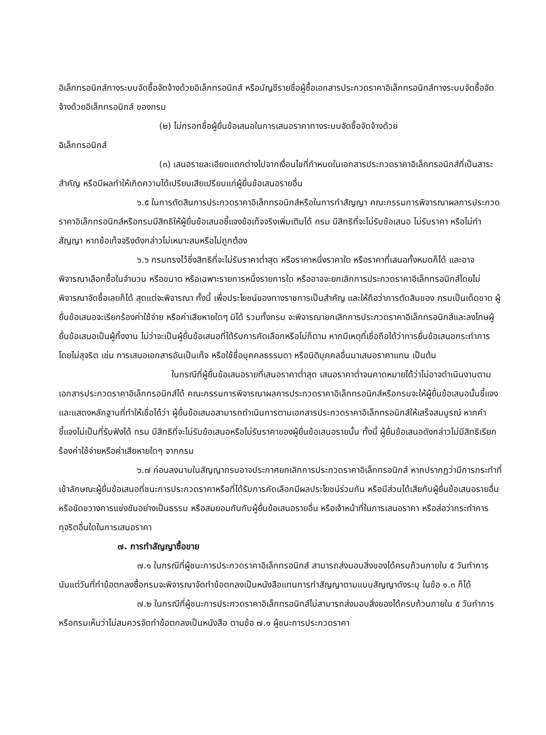อิเล็กทรอนิกส์ทางระบบจัดซื้อจัดจ้างด้วยอิเล็กทรอนิกส์ หรือบัญชีรายชื่อผู้ซื้อเอกสารประกวดราคาอิเล็กทรอนิกส์ทางระบบจัดซื้อจัดจ้างด้วยอิเล็กทรอนิกส์ ของกรม
(๒) ไม่กรอกชื่อผู้ยื่นข้อเสนอในการเสนอราคาทางระบบจัดซื้อจัดจ้างด้วย
อิเล็กทรอนิกส์
(๓) เสนอรายละเอียดแตกต่างไปจากเงื่อนไขที่กำหนดในเอกสารประกวดราคาอิเล็กทรอนิกส์ที่เป็นสาระสำคัญ หรือมีผลทำให้เกิดความได้เปรียบเสียเปรียบแก่ผู้ยื่นข้อเสนอรายอื่น
๖.๕ ในการตัดสินการประกวดราคาอิเล็กทรอนิกส์หรือในการทำสัญญา คณะกรรมการพิจารณาผลการประกวดราคาอิเล็กทรอนิกส์หรือกรมมีสิทธิให้ผู้ยื่นข้อเสนอชี้แจงข้อเท็จจริงเพิ่มเติมได้ กรม มีสิทธิที่จะไม่รับข้อเสนอ ไม่รับราคา หรือไม่ทำสัญญา หากข้อเท็จจริงดังกล่าวไม่เหมาะสมหรือไม่ถูกต้อง
๖.๖ กรมทรงไว้ซึ่งสิทธิที่จะไม่รับราคาต่ำสุด หรือราคาหนึ่งราคาใด หรือราคาที่เสนอทั้งหมดก็ได้ และอาจพิจารณาเลือกซื้อในจำนวน หรือขนาด หรือเฉพาะรายการหนึ่งรายการใด หรืออาจจะยกเลิกการประกวดราคาอิเล็กทรอนิกส์โดยไม่พิจารณาจัดซื้อเลยก็ได้ สุดแต่จะพิจารณา ทั้งนี้ เพื่อประโยชน์ของทางราชการเป็นสำคัญ และให้ถือว่าการตัดสินของ กรมเป็นเด็ดขาด ผู้ยื่นข้อเสนอจะเรียกร้องค่าใช้จ่าย หรือค่าเสียหายใดๆ มิได้ รวมทั้งกรม จะพิจารณายกเลิกการประกวดราคาอิเล็กทรอนิกส์และลงโทษผู้ยื่นข้อเสนอเป็นผู้ทิ้งงาน ไม่ว่าจะเป็นผู้ยื่นข้อเสนอที่ได้รับการคัดเลือกหรือไม่ก็ตาม หากมีเหตุที่เชื่อถือได้ว่าการยื่นข้อเสนอกระทำการโดยไม่สุจริต เช่น การเสนอเอกสารอันเป็นเท็จ หรือใช้ชื่อบุคคลธรรมดา หรือนิติบุคคลอื่นมาเสนอราคาแทน เป็นต้น
ในกรณีที่ผู้ยื่นข้อเสนอรายที่เสนอราคาต่ำสุด เสนอราคาต่ำจนคาดหมายได้ว่าไม่อาจดำเนินงานตามเอกสารประกวดราคาอิเล็กทรอนิกส์ได้ คณะกรรมการพิจารณาผลการประกวดราคาอิเล็กทรอนิกส์หรือกรมจะให้ผู้ยื่นข้อเสนอนั้นชี้แจงและแสดงหลักฐานที่ทำให้เชื่อได้ว่า ผู้ยื่นข้อเสนอสามารถดำเนินการตามเอกสารประกวดราคาอิเล็กทรอนิกส์ให้เสร็จสมบูรณ์ หากคำชี้แจงไม่เป็นที่รับฟังได้ กรม มีสิทธิที่จะไม่รับข้อเสนอหรือไม่รับราคาของผู้ยื่นข้อเสนอรายนั้น ทั้งนี้ ผู้ยื่นข้อเสนอดังกล่าวไม่มีสิทธิเรียกร้องค่าใช้จ่ายหรือค่าเสียหายใดๆ จากกรม
๖.๗ ก่อนลงนามในสัญญากรมอาจประกาศยกเลิกการประกวดราคาอิเล็กทรอนิกส์ หากปรากฏว่ามีการกระทำที่เข้าลักษณะผู้ยื่นข้อเสนอที่ชนะการประกวดราคาหรือที่ได้รับการคัดเลือกมีผลประโยชน์ร่วมกัน หรือมีส่วนได้เสียกับผู้ยื่นข้อเสนอรายอื่น หรือขัดขวางการแข่งขันอย่างเป็นธรรม หรือสมยอมกันกับผู้ยื่นข้อเสนอรายอื่น หรือเจ้าหน้าที่ในการเสนอราคา หรือส่อว่ากระทำการทุจริตอื่นใดในการเสนอราคา
๗. การทำสัญญาซื้อขาย
๗.๑ ในกรณีที่ผู้ชนะการประกวดราคาอิเล็กทรอนิกส์ สามารถส่งมอบสิ่งของได้ครบถ้วนภายใน ๕ วันทำการ นับแต่วันที่ทำข้อตกลงซื้อกรมจะพิจารณาจัดทำข้อตกลงเป็นหนังสือแทนการทำสัญญาตามแบบสัญญาดังระบุ ในข้อ ๑.๓ ก็ได้
๗.๒ ในกรณีที่ผู้ชนะการประกวดราคาอิเล็กทรอนิกส์ไม่สามารถส่งมอบสิ่งของได้ครบถ้วนภายใน ๕ วันทำการ หรือกรมเห็นว่าไม่สมควรจัดทำข้อตกลงเป็นหนังสือ ตามข้อ ๗.๑ ผู้ชนะการประกวดราคา